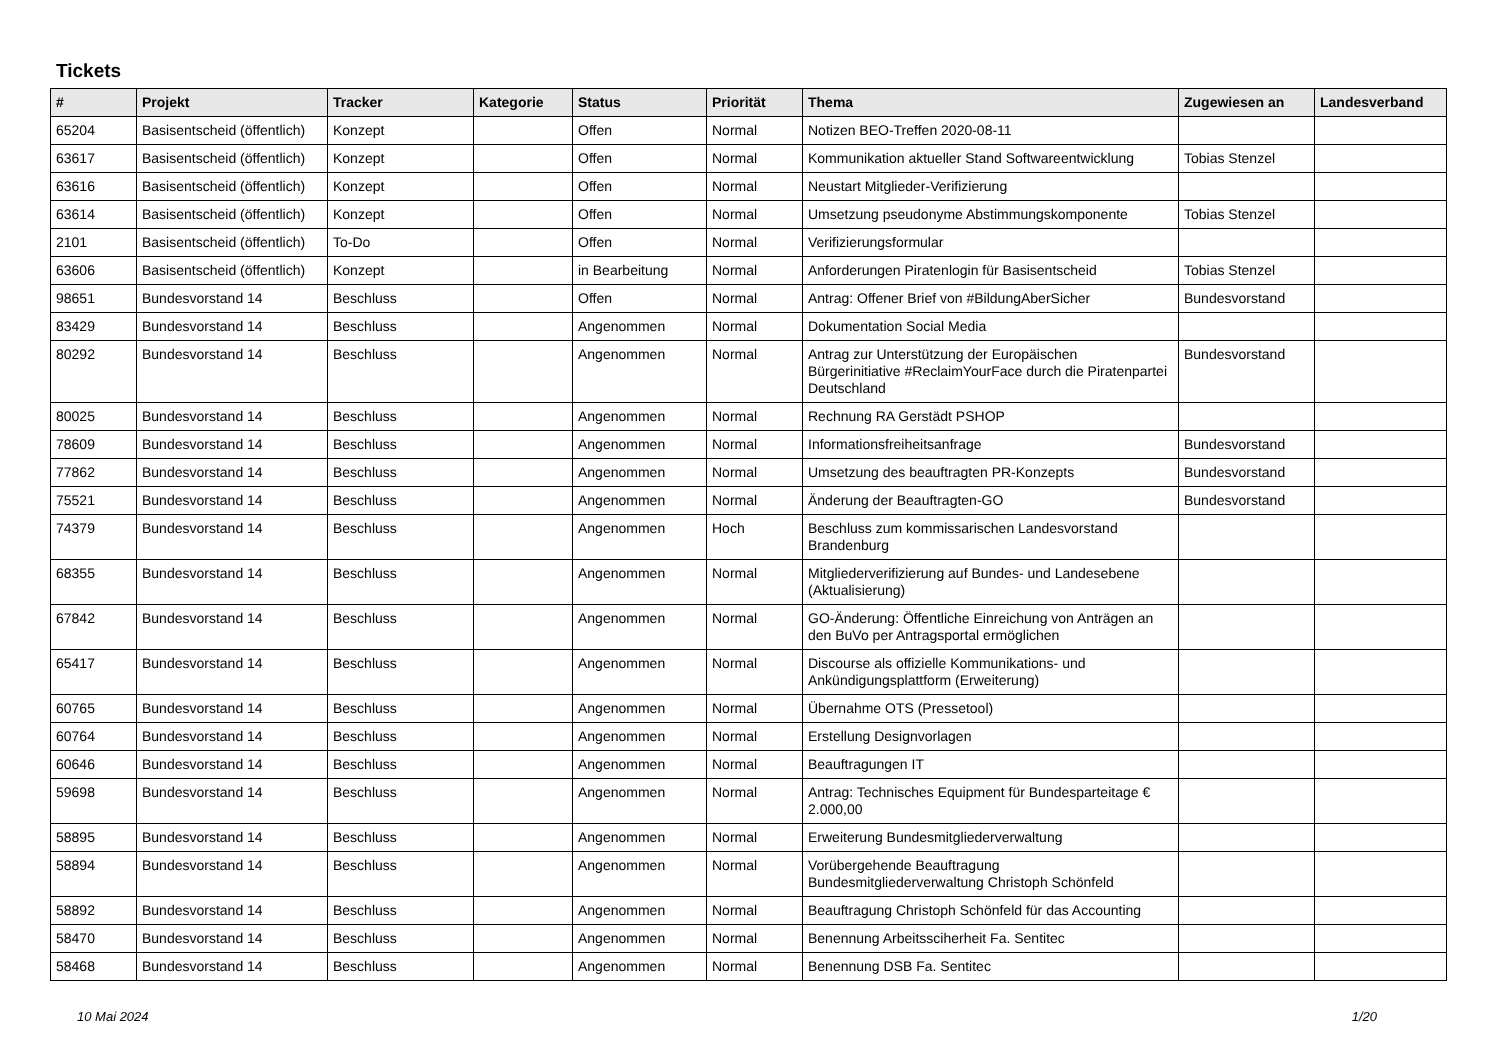Tickets
| # | Projekt | Tracker | Kategorie | Status | Priorität | Thema | Zugewiesen an | Landesverband |
| --- | --- | --- | --- | --- | --- | --- | --- | --- |
| 65204 | Basisentscheid (öffentlich) | Konzept | | Offen | Normal | Notizen BEO-Treffen 2020-08-11 | | |
| 63617 | Basisentscheid (öffentlich) | Konzept | | Offen | Normal | Kommunikation aktueller Stand Softwareentwicklung | Tobias Stenzel | |
| 63616 | Basisentscheid (öffentlich) | Konzept | | Offen | Normal | Neustart Mitglieder-Verifizierung | | |
| 63614 | Basisentscheid (öffentlich) | Konzept | | Offen | Normal | Umsetzung pseudonyme Abstimmungskomponente | Tobias Stenzel | |
| 2101 | Basisentscheid (öffentlich) | To-Do | | Offen | Normal | Verifizierungsformular | | |
| 63606 | Basisentscheid (öffentlich) | Konzept | | in Bearbeitung | Normal | Anforderungen Piratenlogin für Basisentscheid | Tobias Stenzel | |
| 98651 | Bundesvorstand 14 | Beschluss | | Offen | Normal | Antrag: Offener Brief von #BildungAberSicher | Bundesvorstand | |
| 83429 | Bundesvorstand 14 | Beschluss | | Angenommen | Normal | Dokumentation Social Media | | |
| 80292 | Bundesvorstand 14 | Beschluss | | Angenommen | Normal | Antrag zur Unterstützung der Europäischen Bürgerinitiative #ReclaimYourFace durch die Piratenpartei Deutschland | Bundesvorstand | |
| 80025 | Bundesvorstand 14 | Beschluss | | Angenommen | Normal | Rechnung RA Gerstädt PSHOP | | |
| 78609 | Bundesvorstand 14 | Beschluss | | Angenommen | Normal | Informationsfreiheitsanfrage | Bundesvorstand | |
| 77862 | Bundesvorstand 14 | Beschluss | | Angenommen | Normal | Umsetzung des beauftragten PR-Konzepts | Bundesvorstand | |
| 75521 | Bundesvorstand 14 | Beschluss | | Angenommen | Normal | Änderung der Beauftragten-GO | Bundesvorstand | |
| 74379 | Bundesvorstand 14 | Beschluss | | Angenommen | Hoch | Beschluss zum kommissarischen Landesvorstand Brandenburg | | |
| 68355 | Bundesvorstand 14 | Beschluss | | Angenommen | Normal | Mitgliederverifizierung auf Bundes- und Landesebene (Aktualisierung) | | |
| 67842 | Bundesvorstand 14 | Beschluss | | Angenommen | Normal | GO-Änderung: Öffentliche Einreichung von Anträgen an den BuVo per Antragsportal ermöglichen | | |
| 65417 | Bundesvorstand 14 | Beschluss | | Angenommen | Normal | Discourse als offizielle Kommunikations- und Ankündigungsplattform (Erweiterung) | | |
| 60765 | Bundesvorstand 14 | Beschluss | | Angenommen | Normal | Übernahme OTS (Pressetool) | | |
| 60764 | Bundesvorstand 14 | Beschluss | | Angenommen | Normal | Erstellung Designvorlagen | | |
| 60646 | Bundesvorstand 14 | Beschluss | | Angenommen | Normal | Beauftragungen IT | | |
| 59698 | Bundesvorstand 14 | Beschluss | | Angenommen | Normal | Antrag: Technisches Equipment für Bundesparteitage € 2.000,00 | | |
| 58895 | Bundesvorstand 14 | Beschluss | | Angenommen | Normal | Erweiterung Bundesmitgliederverwaltung | | |
| 58894 | Bundesvorstand 14 | Beschluss | | Angenommen | Normal | Vorübergehende Beauftragung Bundesmitgliederverwaltung Christoph Schönfeld | | |
| 58892 | Bundesvorstand 14 | Beschluss | | Angenommen | Normal | Beauftragung Christoph Schönfeld für das Accounting | | |
| 58470 | Bundesvorstand 14 | Beschluss | | Angenommen | Normal | Benennung Arbeitssciherheit Fa. Sentitec | | |
| 58468 | Bundesvorstand 14 | Beschluss | | Angenommen | Normal | Benennung DSB Fa. Sentitec | | |
10 Mai 2024 1/20